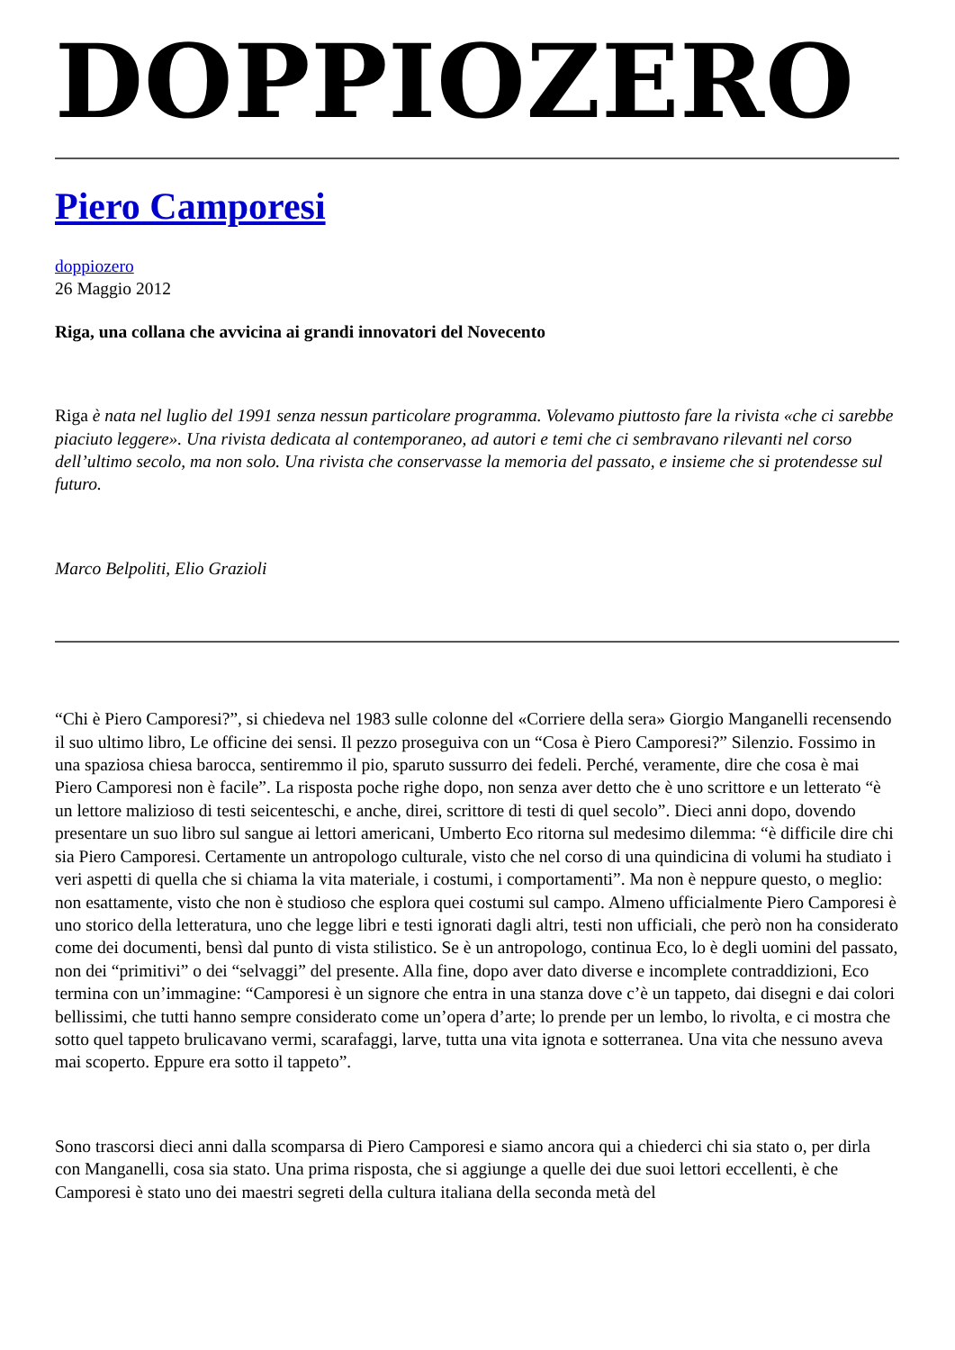DOPPIOZERO
Piero Camporesi
doppiozero
26 Maggio 2012
Riga, una collana che avvicina ai grandi innovatori del Novecento
Riga è nata nel luglio del 1991 senza nessun particolare programma. Volevamo piuttosto fare la rivista «che ci sarebbe piaciuto leggere». Una rivista dedicata al contemporaneo, ad autori e temi che ci sembravano rilevanti nel corso dell’ultimo secolo, ma non solo. Una rivista che conservasse la memoria del passato, e insieme che si protendesse sul futuro.
Marco Belpoliti, Elio Grazioli
“Chi è Piero Camporesi?”, si chiedeva nel 1983 sulle colonne del «Corriere della sera» Giorgio Manganelli recensendo il suo ultimo libro, Le officine dei sensi. Il pezzo proseguiva con un “Cosa è Piero Camporesi?” Silenzio. Fossimo in una spaziosa chiesa barocca, sentiremmo il pio, sparuto sussurro dei fedeli. Perché, veramente, dire che cosa è mai Piero Camporesi non è facile”. La risposta poche righe dopo, non senza aver detto che è uno scrittore e un letterato “è un lettore malizioso di testi seicenteschi, e anche, direi, scrittore di testi di quel secolo”. Dieci anni dopo, dovendo presentare un suo libro sul sangue ai lettori americani, Umberto Eco ritorna sul medesimo dilemma: “è difficile dire chi sia Piero Camporesi. Certamente un antropologo culturale, visto che nel corso di una quindicina di volumi ha studiato i veri aspetti di quella che si chiama la vita materiale, i costumi, i comportamenti”. Ma non è neppure questo, o meglio: non esattamente, visto che non è studioso che esplora quei costumi sul campo. Almeno ufficialmente Piero Camporesi è uno storico della letteratura, uno che legge libri e testi ignorati dagli altri, testi non ufficiali, che però non ha considerato come dei documenti, bensì dal punto di vista stilistico. Se è un antropologo, continua Eco, lo è degli uomini del passato, non dei “primitivi” o dei “selvaggi” del presente. Alla fine, dopo aver dato diverse e incomplete contraddizioni, Eco termina con un’immagine: “Camporesi è un signore che entra in una stanza dove c’è un tappeto, dai disegni e dai colori bellissimi, che tutti hanno sempre considerato come un’opera d’arte; lo prende per un lembo, lo rivolta, e ci mostra che sotto quel tappeto brulicavano vermi, scarafaggi, larve, tutta una vita ignota e sotterranea. Una vita che nessuno aveva mai scoperto. Eppure era sotto il tappeto”.
Sono trascorsi dieci anni dalla scomparsa di Piero Camporesi e siamo ancora qui a chiederci chi sia stato o, per dirla con Manganelli, cosa sia stato. Una prima risposta, che si aggiunge a quelle dei due suoi lettori eccellenti, è che Camporesi è stato uno dei maestri segreti della cultura italiana della seconda metà del